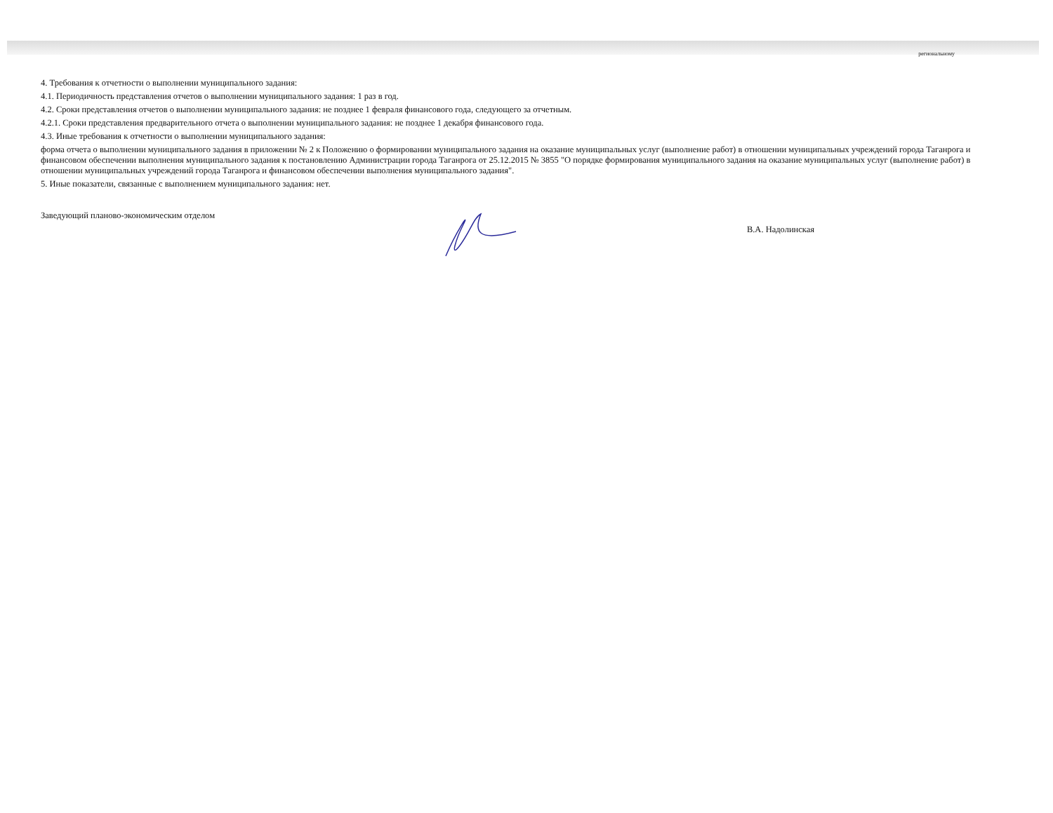региональному
4. Требования к отчетности о выполнении муниципального задания:
4.1. Периодичность представления отчетов о выполнении муниципального задания: 1 раз в год.
4.2. Сроки представления отчетов о выполнении муниципального задания: не позднее 1 февраля финансового года, следующего за отчетным.
4.2.1. Сроки представления предварительного отчета о выполнении муниципального задания: не позднее 1 декабря финансового года.
4.3. Иные требования к отчетности о выполнении муниципального задания:
форма отчета о выполнении муниципального задания в приложении № 2 к Положению о формировании муниципального задания на оказание муниципальных услуг (выполнение работ) в отношении муниципальных учреждений города Таганрога и финансовом обеспечении выполнения муниципального задания к постановлению Администрации города Таганрога от 25.12.2015 № 3855 "О порядке формирования муниципального задания на оказание муниципальных услуг (выполнение работ) в отношении муниципальных учреждений города Таганрога и финансовом обеспечении выполнения муниципального задания".
5. Иные показатели, связанные с выполнением муниципального задания: нет.
Заведующий планово-экономическим отделом В.А. Надолинская